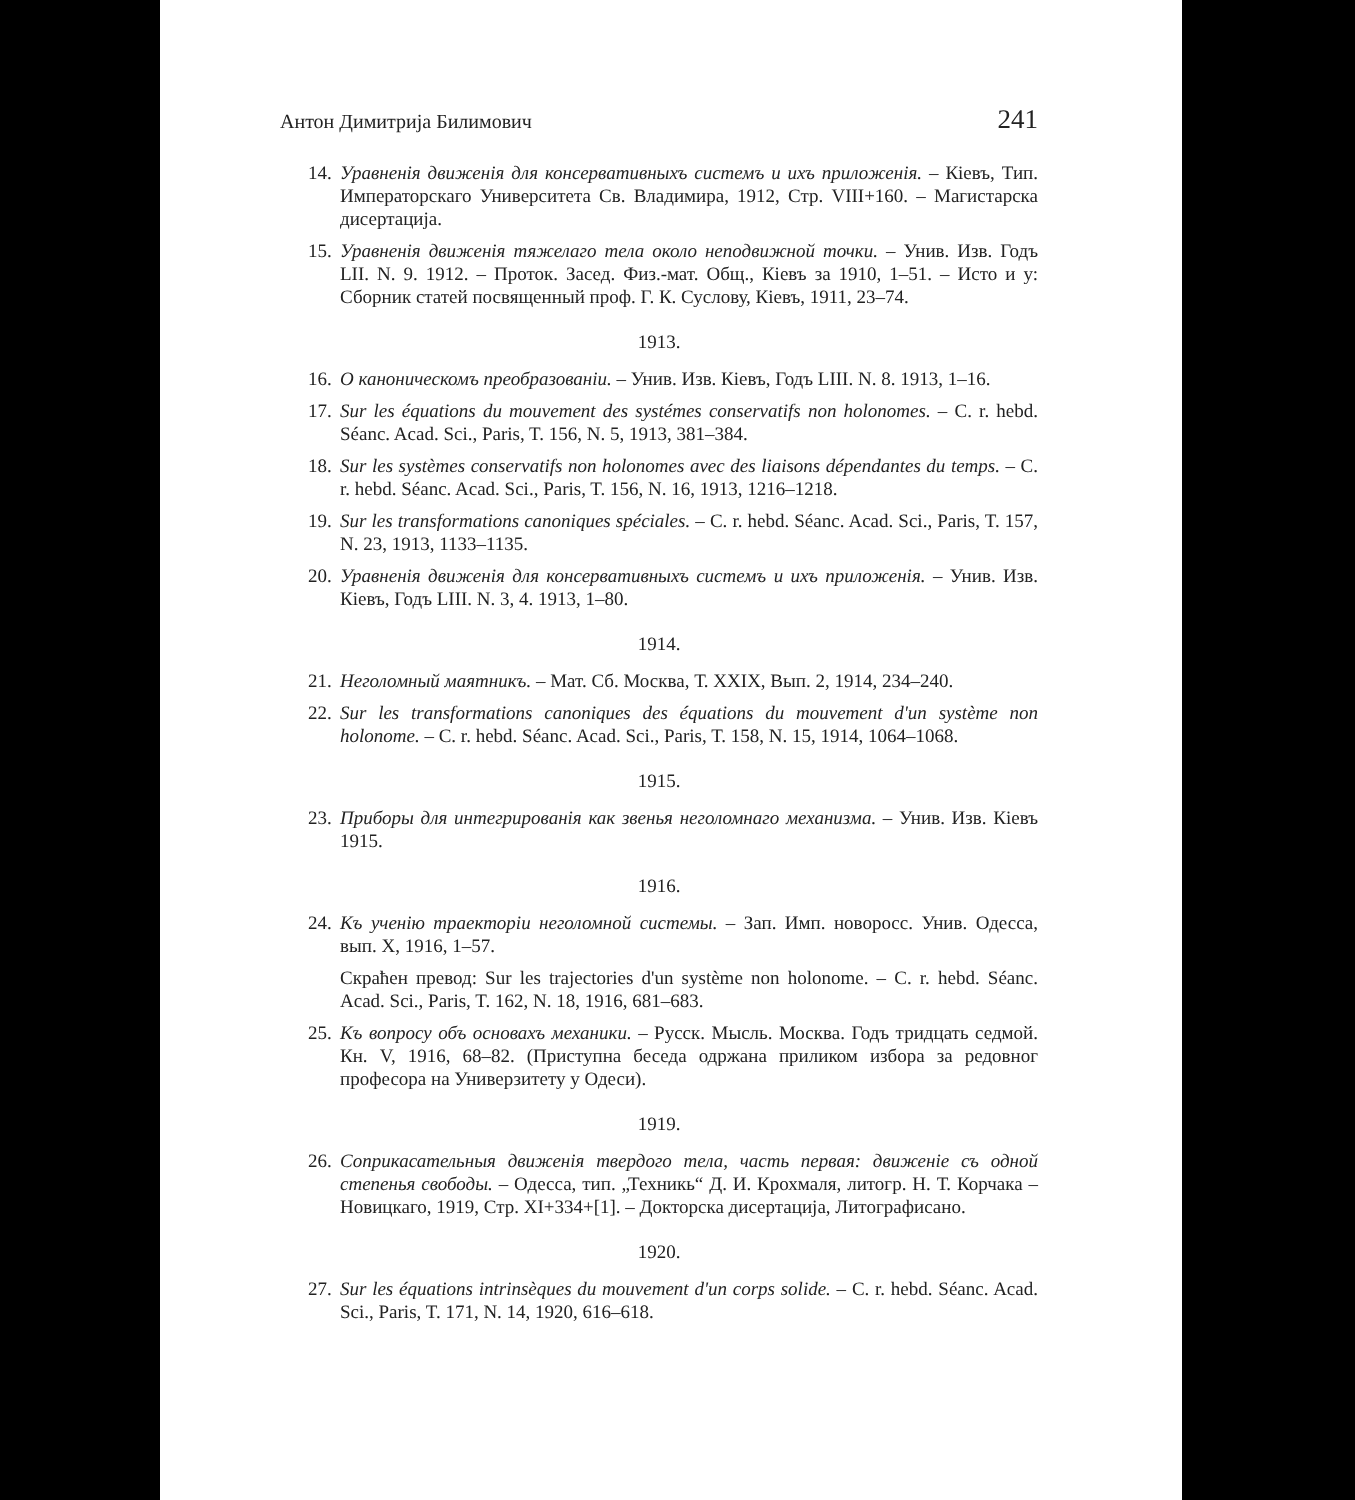Антон Димитрија Билимович 241
14. Уравненія движенія для консервативныхъ системъ и ихъ приложенія. – Кіевъ, Тип. Императорскаго Университета Св. Владимира, 1912, Стр. VIII+160. – Магистарска дисертација.
15. Уравненія движенія тяжелаго тела около неподвижной точки. – Унив. Изв. Годъ LII. N. 9. 1912. – Проток. Засед. Физ.-мат. Общ., Кіевъ за 1910, 1–51. – Исто и у: Сборник статей посвященный проф. Г. К. Суслову, Кіевъ, 1911, 23–74.
1913.
16. О каноническомъ преобразованіи. – Унив. Изв. Кіевъ, Годъ LIII. N. 8. 1913, 1–16.
17. Sur les équations du mouvement des systémes conservatifs non holonomes. – C. r. hebd. Séanc. Acad. Sci., Paris, T. 156, N. 5, 1913, 381–384.
18. Sur les systèmes conservatifs non holonomes avec des liaisons dépendantes du temps. – C. r. hebd. Séanc. Acad. Sci., Paris, T. 156, N. 16, 1913, 1216–1218.
19. Sur les transformations canoniques spéciales. – C. r. hebd. Séanc. Acad. Sci., Paris, T. 157, N. 23, 1913, 1133–1135.
20. Уравненія движенія для консервативныхъ системъ и ихъ приложенія. – Унив. Изв. Кіевъ, Годъ LIII. N. 3, 4. 1913, 1–80.
1914.
21. Неголомный маятникъ. – Мат. Сб. Москва, Т. XXIX, Вып. 2, 1914, 234–240.
22. Sur les transformations canoniques des équations du mouvement d'un système non holonome. – C. r. hebd. Séanc. Acad. Sci., Paris, T. 158, N. 15, 1914, 1064–1068.
1915.
23. Приборы для интегрированія как звенья неголомнаго механизма. – Унив. Изв. Кіевъ 1915.
1916.
24. Къ ученію траекторіи неголомной системы. – Зап. Имп. новоросс. Унив. Одесса, вып. X, 1916, 1–57.
Скраћен превод: Sur les trajectories d'un système non holonome. – C. r. hebd. Séanc. Acad. Sci., Paris, T. 162, N. 18, 1916, 681–683.
25. Къ вопросу объ основахъ механики. – Русск. Мысль. Москва. Годъ тридцать седмой. Кн. V, 1916, 68–82. (Приступна беседа одржана приликом избора за редовног професора на Универзитету у Одеси).
1919.
26. Соприкасательныя движенія твердого тела, часть первая: движеніе съ одной степенья свободы. – Одесса, тип. „Техникь“ Д. И. Крохмаля, литогр. Н. Т. Корчака – Новицкаго, 1919, Стр. XI+334+[1]. – Докторска дисертација, Литографисано.
1920.
27. Sur les équations intrinsèques du mouvement d'un corps solide. – C. r. hebd. Séanc. Acad. Sci., Paris, T. 171, N. 14, 1920, 616–618.